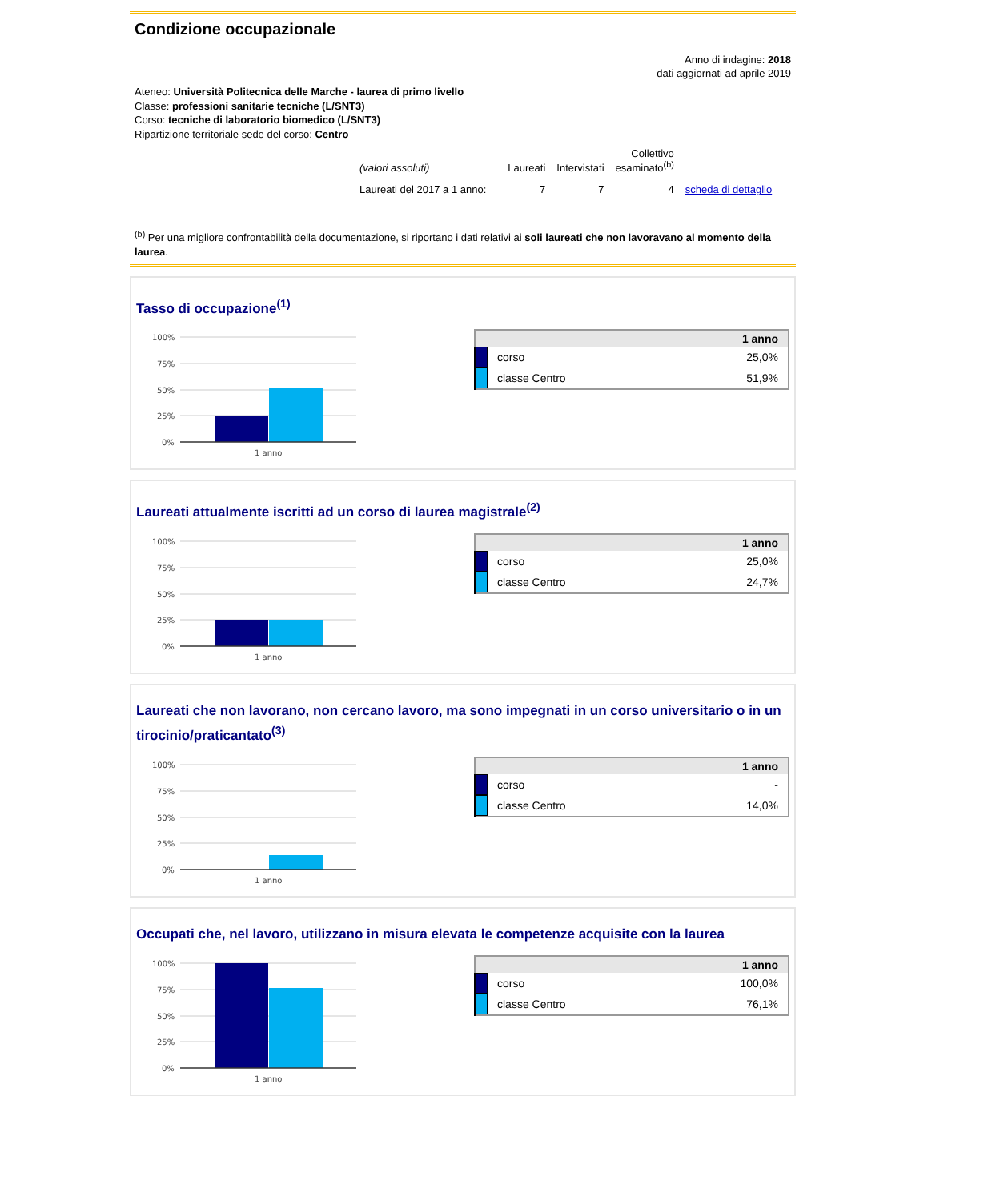Condizione occupazionale
Anno di indagine: 2018
dati aggiornati ad aprile 2019
Ateneo: Università Politecnica delle Marche - laurea di primo livello
Classe: professioni sanitarie tecniche (L/SNT3)
Corso: tecniche di laboratorio biomedico (L/SNT3)
Ripartizione territoriale sede del corso: Centro
| (valori assoluti) | Laureati | Intervistati | Collettivo esaminato<sup>(b)</sup> | |
| Laureati del 2017 a 1 anno: | 7 | 7 | 4 | scheda di dettaglio |
<sup>(b)</sup> Per una migliore confrontabilità della documentazione, si riportano i dati relativi ai soli laureati che non lavoravano al momento della laurea.
Tasso di occupazione<sup>(1)</sup>
100%
75%
50%
25%
0%
1 anno
| 1 anno | | |
| --- | --- | --- |
| | corso | 25,0% |
| | classe Centro | 51,9% |
Laureati attualmente iscritti ad un corso di laurea magistrale<sup>(2)</sup>
100%
75%
50%
25%
0%
1 anno
| 1 anno | | |
| --- | --- | --- |
| | corso | 25,0% |
| | classe Centro | 24,7% |
Laureati che non lavorano, non cercano lavoro, ma sono impegnati in un corso universitario o in un tirocinio/praticantato<sup>(3)</sup>
100%
75%
50%
25%
0%
1 anno
| 1 anno | | |
| --- | --- | --- |
| | corso | - |
| | classe Centro | 14,0% |
Occupati che, nel lavoro, utilizzano in misura elevata le competenze acquisite con la laurea
100%
75%
50%
25%
0%
1 anno
| 1 anno | | |
| --- | --- | --- |
| | corso | 100,0% |
| | classe Centro | 76,1% |